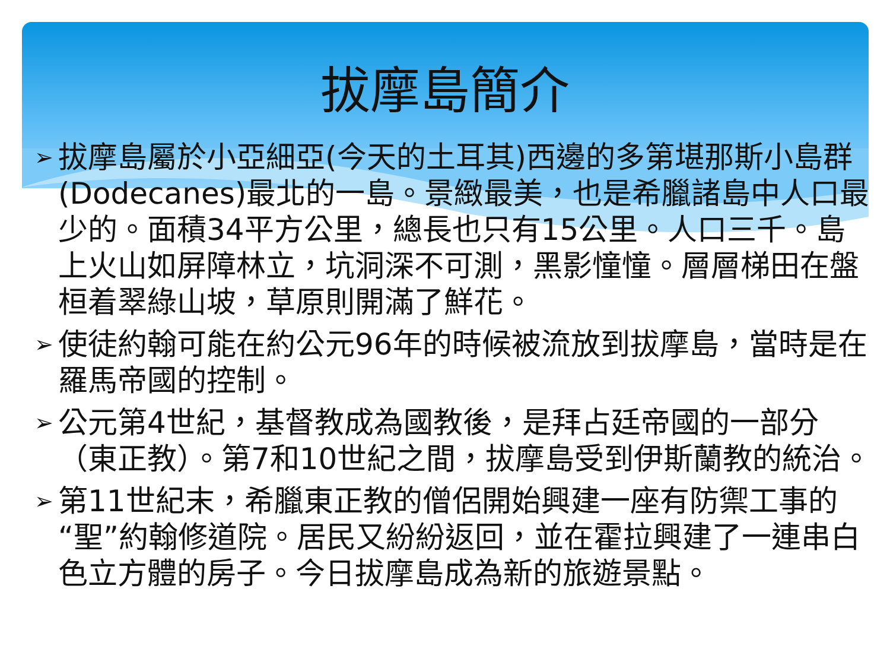拔摩島簡介
➢ 拔摩島屬於小亞細亞(今天的土耳其)西邊的多第堪那斯小島群(Dodecanes)最北的一島。景緻最美，也是希臘諸島中人口最少的。面積34平方公里，總長也只有15公里。人口三千。島上火山如屏障林立，坑洞深不可測，黑影憧憧。層層梯田在盤桓着翠綠山坡，草原則開滿了鮮花。
➢ 使徒約翰可能在約公元96年的時候被流放到拔摩島，當時是在羅馬帝國的控制。
➢ 公元第4世紀，基督教成為國教後，是拜占廷帝國的一部分（東正教）。第7和10世紀之間，拔摩島受到伊斯蘭教的統治。
➢ 第11世紀末，希臘東正教的僧侶開始興建一座有防禦工事的“聖”約翰修道院。居民又紛紛返回，並在霍拉興建了一連串白色立方體的房子。今日拔摩島成為新的旅遊景點。